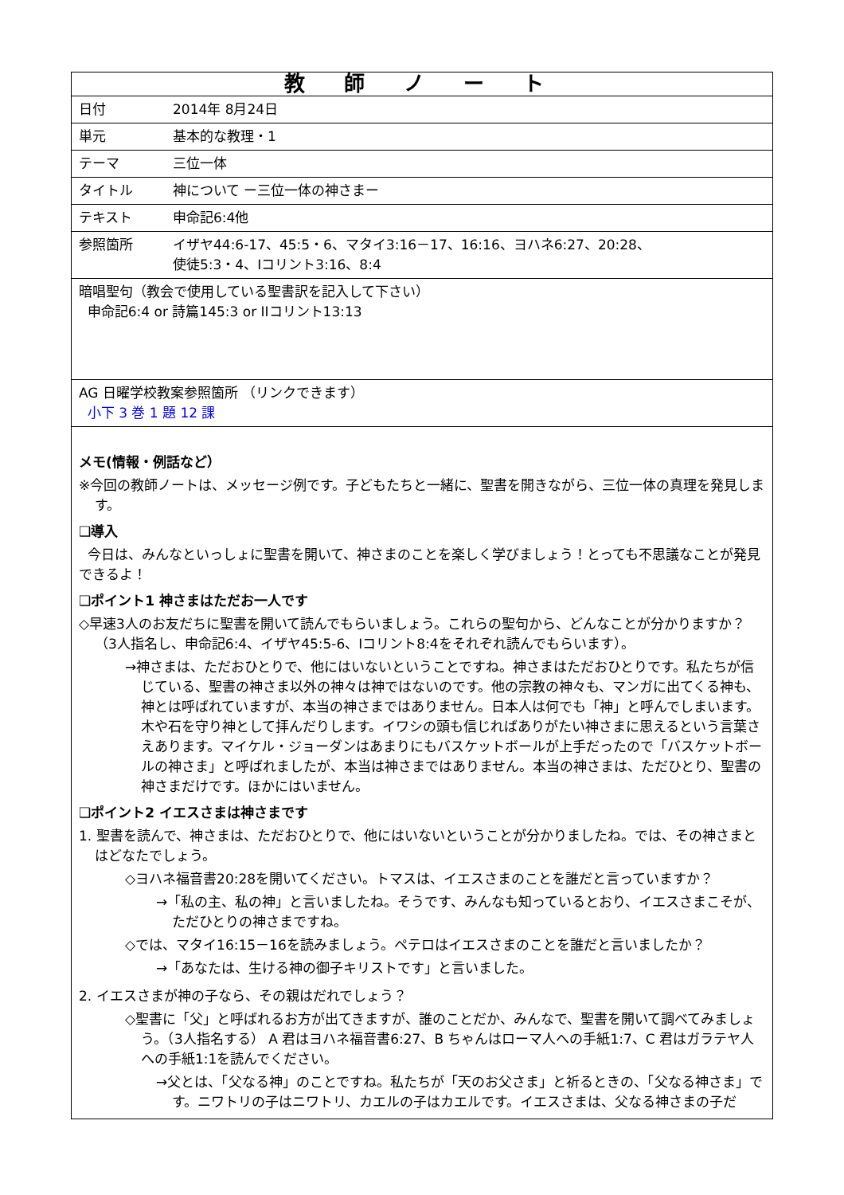| 教 師 ノ ー ト | |
| 日付 | 2014年 8月24日 |
| 単元 | 基本的な教理・1 |
| テーマ | 三位一体 |
| タイトル | 神について ー三位一体の神さまー |
| テキスト | 申命記6:4他 |
| 参照箇所 | イザヤ44:6-17、45:5・6、マタイ3:16－17、16:16、ヨハネ6:27、20:28、 使徒5:3・4、Iコリント3:16、8:4 |
| 暗唱聖句（教会で使用している聖書訳を記入して下さい） 申命記6:4 or 詩篇145:3 or IIコリント13:13 | |
| AG 日曜学校教案参照箇所 （リンクできます） 小下 3 巻 1 題 12 課 | |
| メモ(情報・例話など） ※今回の教師ノートは、メッセージ例です。子どもたちと一緒に、聖書を開きながら、三位一体の真理を発見します。 ❑導入 今日は、みんなといっしょに聖書を開いて、神さまのことを楽しく学びましょう！とっても不思議なことが発見できるよ！ ❑ポイント1 神さまはただお一人です ◇早速3人のお友だちに聖書を開いて読んでもらいましょう。これらの聖句から、どんなことが分かりますか？（3人指名し、申命記6:4、イザヤ45:5-6、Iコリント8:4をそれぞれ読んでもらいます）。 →神さまは、ただおひとりで、他にはいないということですね。神さまはただおひとりです。私たちが信じている、聖書の神さま以外の神々は神ではないのです。他の宗教の神々も、マンガに出てくる神も、神とは呼ばれていますが、本当の神さまではありません。日本人は何でも「神」と呼んでしまいます。木や石を守り神として拝んだりします。イワシの頭も信じればありがたい神さまに思えるという言葉さえあります。マイケル・ジョーダンはあまりにもバスケットボールが上手だったので「バスケットボールの神さま」と呼ばれましたが、本当は神さまではありません。本当の神さまは、ただひとり、聖書の神さまだけです。ほかにはいません。 ❑ポイント2 イエスさまは神さまです 1. 聖書を読んで、神さまは、ただおひとりで、他にはいないということが分かりましたね。では、その神さまとはどなたでしょう。 ◇ヨハネ福音書20:28を開いてください。トマスは、イエスさまのことを誰だと言っていますか？ →「私の主、私の神」と言いましたね。そうです、みんなも知っているとおり、イエスさまこそが、ただひとりの神さまですね。 ◇では、マタイ16:15－16を読みましょう。ペテロはイエスさまのことを誰だと言いましたか？ →「あなたは、生ける神の御子キリストです」と言いました。 2. イエスさまが神の子なら、その親はだれでしょう？ ◇聖書に「父」と呼ばれるお方が出てきますが、誰のことだか、みんなで、聖書を開いて調べてみましょう。（3人指名する） A 君はヨハネ福音書6:27、B ちゃんはローマ人への手紙1:7、C 君はガラテヤ人への手紙1:1を読んでください。 →父とは、「父なる神」のことですね。私たちが「天のお父さま」と祈るときの、「父なる神さま」です。ニワトリの子はニワトリ、カエルの子はカエルです。イエスさまは、父なる神さまの子だ | |